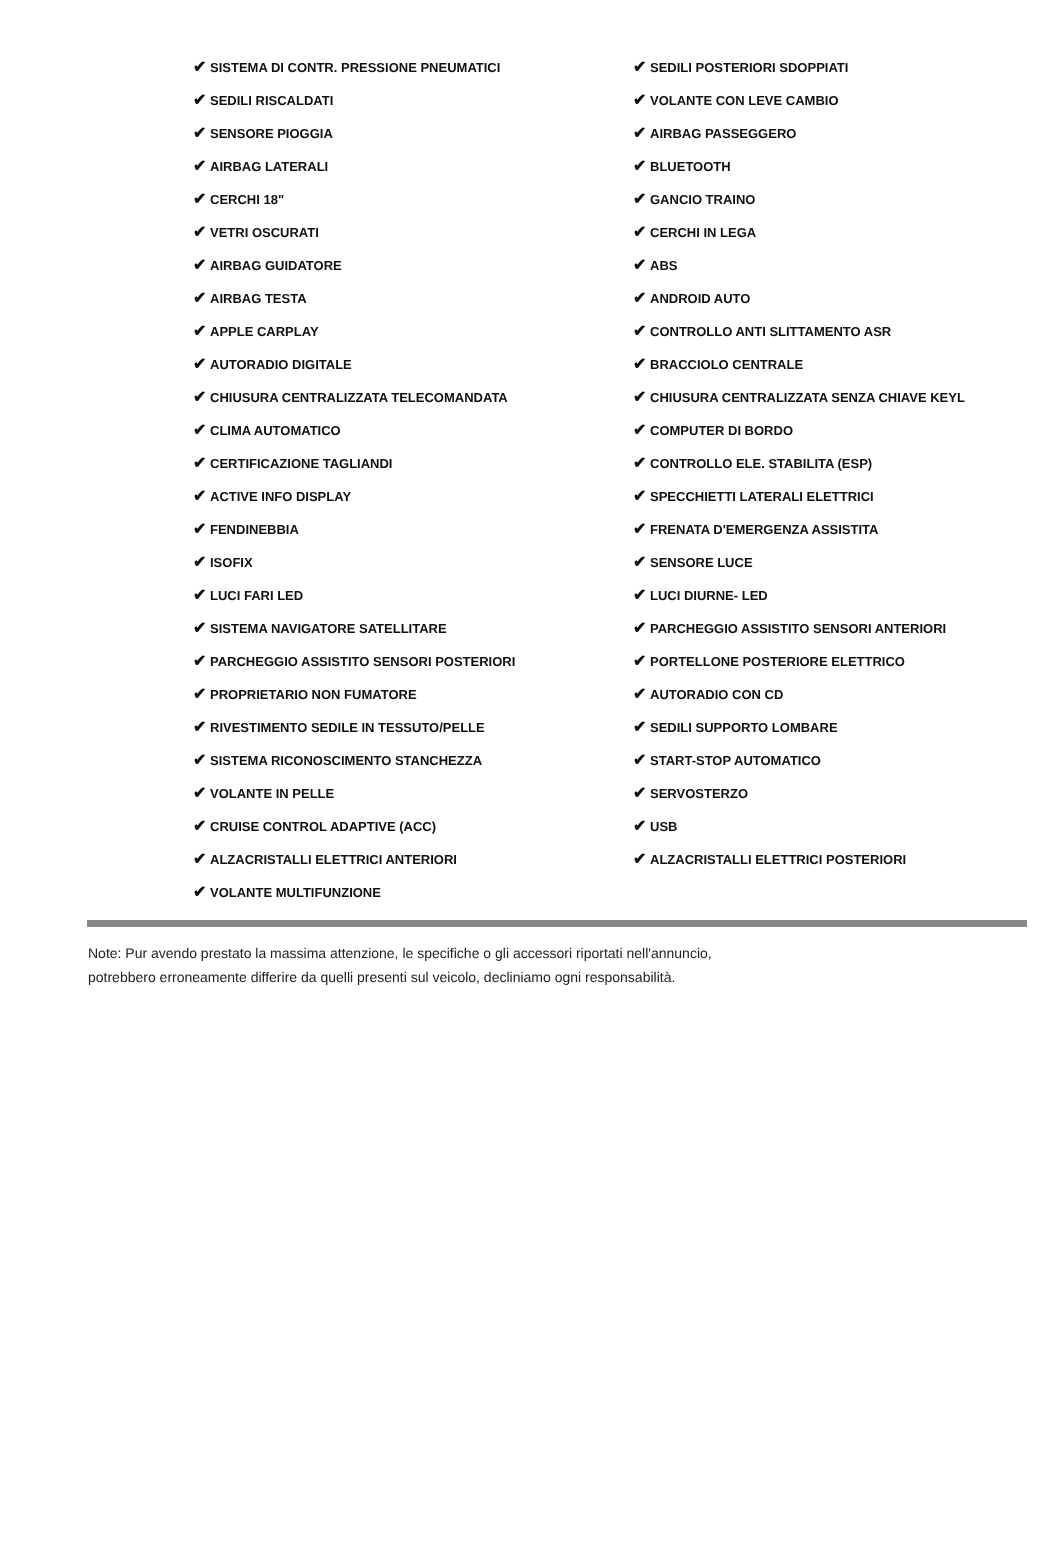| ✔ SISTEMA DI CONTR. PRESSIONE PNEUMATICI | ✔ SEDILI POSTERIORI SDOPPIATI |
| ✔ SEDILI RISCALDATI | ✔ VOLANTE CON LEVE CAMBIO |
| ✔ SENSORE PIOGGIA | ✔ AIRBAG PASSEGGERO |
| ✔ AIRBAG LATERALI | ✔ BLUETOOTH |
| ✔ CERCHI 18" | ✔ GANCIO TRAINO |
| ✔ VETRI OSCURATI | ✔ CERCHI IN LEGA |
| ✔ AIRBAG GUIDATORE | ✔ ABS |
| ✔ AIRBAG TESTA | ✔ ANDROID AUTO |
| ✔ APPLE CARPLAY | ✔ CONTROLLO ANTI SLITTAMENTO ASR |
| ✔ AUTORADIO DIGITALE | ✔ BRACCIOLO CENTRALE |
| ✔ CHIUSURA CENTRALIZZATA TELECOMANDATA | ✔ CHIUSURA CENTRALIZZATA SENZA CHIAVE KEYL |
| ✔ CLIMA AUTOMATICO | ✔ COMPUTER DI BORDO |
| ✔ CERTIFICAZIONE TAGLIANDI | ✔ CONTROLLO ELE. STABILITA (ESP) |
| ✔ ACTIVE INFO DISPLAY | ✔ SPECCHIETTI LATERALI ELETTRICI |
| ✔ FENDINEBBIA | ✔ FRENATA D'EMERGENZA ASSISTITA |
| ✔ ISOFIX | ✔ SENSORE LUCE |
| ✔ LUCI FARI LED | ✔ LUCI DIURNE- LED |
| ✔ SISTEMA NAVIGATORE SATELLITARE | ✔ PARCHEGGIO ASSISTITO SENSORI ANTERIORI |
| ✔ PARCHEGGIO ASSISTITO SENSORI POSTERIORI | ✔ PORTELLONE POSTERIORE ELETTRICO |
| ✔ PROPRIETARIO NON FUMATORE | ✔ AUTORADIO CON CD |
| ✔ RIVESTIMENTO SEDILE IN TESSUTO/PELLE | ✔ SEDILI SUPPORTO LOMBARE |
| ✔ SISTEMA RICONOSCIMENTO STANCHEZZA | ✔ START-STOP AUTOMATICO |
| ✔ VOLANTE IN PELLE | ✔ SERVOSTERZO |
| ✔ CRUISE CONTROL ADAPTIVE (ACC) | ✔ USB |
| ✔ ALZACRISTALLI ELETTRICI ANTERIORI | ✔ ALZACRISTALLI ELETTRICI POSTERIORI |
| ✔ VOLANTE MULTIFUNZIONE | |
Note: Pur avendo prestato la massima attenzione, le specifiche o gli accessori riportati nell'annuncio,
potrebbero erroneamente differire da quelli presenti sul veicolo, decliniamo ogni responsabilità.